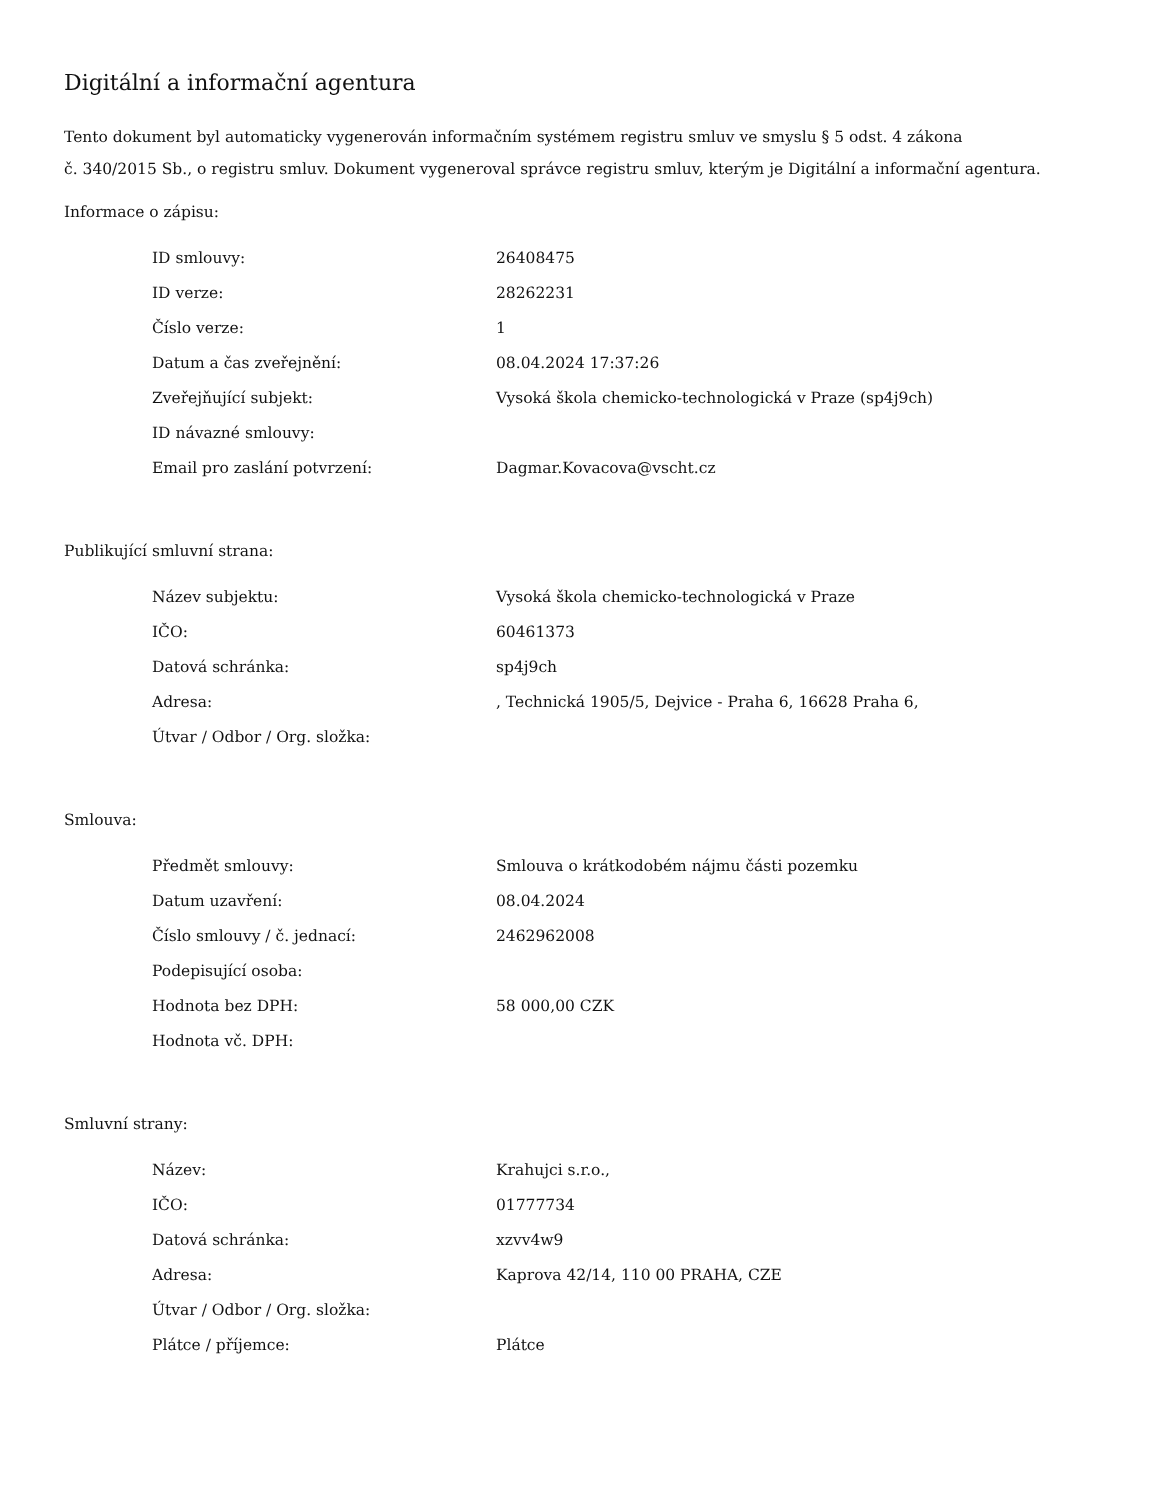Digitální a informační agentura
Tento dokument byl automaticky vygenerován informačním systémem registru smluv ve smyslu § 5 odst. 4 zákona
č. 340/2015 Sb., o registru smluv. Dokument vygeneroval správce registru smluv, kterým je Digitální a informační agentura.
Informace o zápisu:
| ID smlouvy: | 26408475 |
| ID verze: | 28262231 |
| Číslo verze: | 1 |
| Datum a čas zveřejnění: | 08.04.2024 17:37:26 |
| Zveřejňující subjekt: | Vysoká škola chemicko-technologická v Praze (sp4j9ch) |
| ID návazné smlouvy: | |
| Email pro zaslání potvrzení: | Dagmar.Kovacova@vscht.cz |
Publikující smluvní strana:
| Název subjektu: | Vysoká škola chemicko-technologická v Praze |
| IČO: | 60461373 |
| Datová schránka: | sp4j9ch |
| Adresa: | , Technická 1905/5, Dejvice - Praha 6, 16628 Praha 6, |
| Útvar / Odbor / Org. složka: | |
Smlouva:
| Předmět smlouvy: | Smlouva o krátkodobém nájmu části pozemku |
| Datum uzavření: | 08.04.2024 |
| Číslo smlouvy / č. jednací: | 2462962008 |
| Podepisující osoba: | |
| Hodnota bez DPH: | 58 000,00 CZK |
| Hodnota vč. DPH: | |
Smluvní strany:
| Název: | Krahujci s.r.o., |
| IČO: | 01777734 |
| Datová schránka: | xzvv4w9 |
| Adresa: | Kaprova 42/14, 110 00 PRAHA, CZE |
| Útvar / Odbor / Org. složka: | |
| Plátce / příjemce: | Plátce |